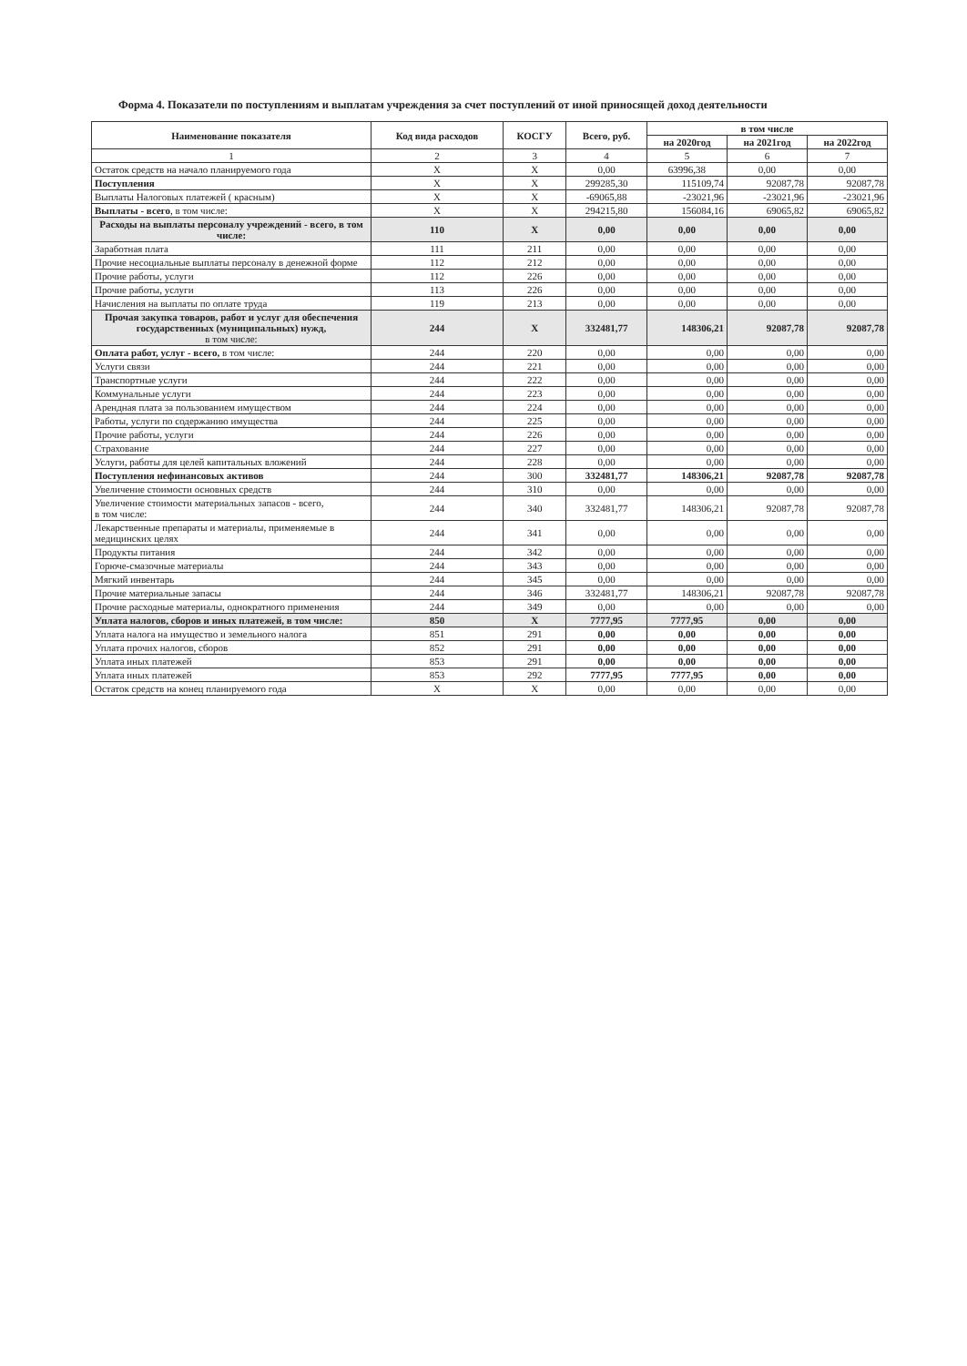Форма 4. Показатели по поступлениям и выплатам учреждения за счет поступлений от иной приносящей доход деятельности
| Наименование показателя | Код вида расходов | КОСГУ | Всего, руб. | в том числе | | |
| --- | --- | --- | --- | --- | --- | --- |
| | | | | на 2020год | на 2021год | на 2022год |
| 1 | 2 | 3 | 4 | 5 | 6 | 7 |
| Остаток средств на начало планируемого года | X | X | 0,00 | 63996,38 | 0,00 | 0,00 |
| Поступления | X | X | 299285,30 | 115109,74 | 92087,78 | 92087,78 |
| Выплаты Налоговых платежей ( красным) | X | X | -69065,88 | -23021,96 | -23021,96 | -23021,96 |
| Выплаты - всего , в том числе: | X | X | 294215,80 | 156084,16 | 69065,82 | 69065,82 |
| Расходы на выплаты персоналу учреждений - всего, в том числе: | 110 | X | 0,00 | 0,00 | 0,00 | 0,00 |
| Заработная плата | 111 | 211 | 0,00 | 0,00 | 0,00 | 0,00 |
| Прочие несоциальные выплаты персоналу в денежной форме | 112 | 212 | 0,00 | 0,00 | 0,00 | 0,00 |
| Прочие работы, услуги | 112 | 226 | 0,00 | 0,00 | 0,00 | 0,00 |
| Прочие работы, услуги | 113 | 226 | 0,00 | 0,00 | 0,00 | 0,00 |
| Начисления на выплаты по оплате труда | 119 | 213 | 0,00 | 0,00 | 0,00 | 0,00 |
| Прочая закупка товаров, работ и услуг для обеспечения государственных (муниципальных) нужд, в том числе: | 244 | X | 332481,77 | 148306,21 | 92087,78 | 92087,78 |
| Оплата работ, услуг - всего, в том числе: | 244 | 220 | 0,00 | 0,00 | 0,00 | 0,00 |
| Услуги связи | 244 | 221 | 0,00 | 0,00 | 0,00 | 0,00 |
| Транспортные услуги | 244 | 222 | 0,00 | 0,00 | 0,00 | 0,00 |
| Коммунальные услуги | 244 | 223 | 0,00 | 0,00 | 0,00 | 0,00 |
| Арендная плата за пользованием имуществом | 244 | 224 | 0,00 | 0,00 | 0,00 | 0,00 |
| Работы, услуги по содержанию имущества | 244 | 225 | 0,00 | 0,00 | 0,00 | 0,00 |
| Прочие работы, услуги | 244 | 226 | 0,00 | 0,00 | 0,00 | 0,00 |
| Страхование | 244 | 227 | 0,00 | 0,00 | 0,00 | 0,00 |
| Услуги, работы для целей капитальных вложений | 244 | 228 | 0,00 | 0,00 | 0,00 | 0,00 |
| Поступления нефинансовых активов | 244 | 300 | 332481,77 | 148306,21 | 92087,78 | 92087,78 |
| Увеличение стоимости основных средств | 244 | 310 | 0,00 | 0,00 | 0,00 | 0,00 |
| Увеличение стоимости материальных запасов - всего, в том числе: | 244 | 340 | 332481,77 | 148306,21 | 92087,78 | 92087,78 |
| Лекарственные препараты и материалы, применяемые в медицинских целях | 244 | 341 | 0,00 | 0,00 | 0,00 | 0,00 |
| Продукты питания | 244 | 342 | 0,00 | 0,00 | 0,00 | 0,00 |
| Горюче-смазочные материалы | 244 | 343 | 0,00 | 0,00 | 0,00 | 0,00 |
| Мягкий инвентарь | 244 | 345 | 0,00 | 0,00 | 0,00 | 0,00 |
| Прочие материальные запасы | 244 | 346 | 332481,77 | 148306,21 | 92087,78 | 92087,78 |
| Прочие расходные материалы, однократного применения | 244 | 349 | 0,00 | 0,00 | 0,00 | 0,00 |
| Уплата налогов, сборов и иных платежей, в том числе: | 850 | X | 7777,95 | 7777,95 | 0,00 | 0,00 |
| Уплата налога на имущество и земельного налога | 851 | 291 | 0,00 | 0,00 | 0,00 | 0,00 |
| Уплата прочих налогов, сборов | 852 | 291 | 0,00 | 0,00 | 0,00 | 0,00 |
| Уплата иных платежей | 853 | 291 | 0,00 | 0,00 | 0,00 | 0,00 |
| Уплата иных платежей | 853 | 292 | 7777,95 | 7777,95 | 0,00 | 0,00 |
| Остаток средств на конец планируемого года | X | X | 0,00 | 0,00 | 0,00 | 0,00 |